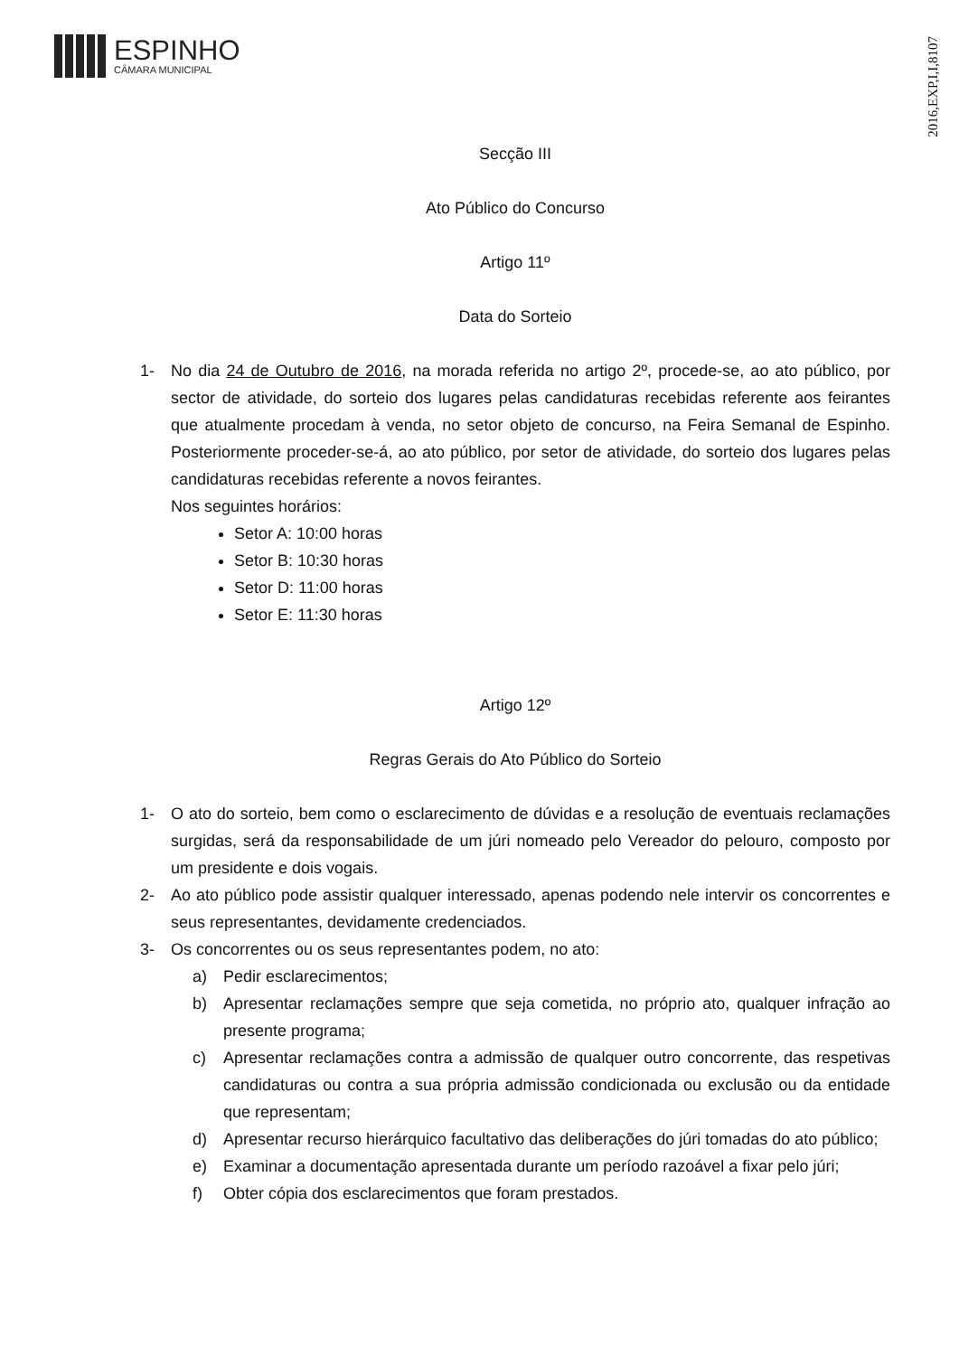ESPINHO
CÂMARA MUNICIPAL
2016,EXP,I,I,8107
Secção III
Ato Público do Concurso
Artigo 11º
Data do Sorteio
1- No dia 24 de Outubro de 2016, na morada referida no artigo 2º, procede-se, ao ato público, por sector de atividade, do sorteio dos lugares pelas candidaturas recebidas referente aos feirantes que atualmente procedam à venda, no setor objeto de concurso, na Feira Semanal de Espinho. Posteriormente proceder-se-á, ao ato público, por setor de atividade, do sorteio dos lugares pelas candidaturas recebidas referente a novos feirantes.
Nos seguintes horários:
Setor A: 10:00 horas
Setor B: 10:30 horas
Setor D: 11:00 horas
Setor E: 11:30 horas
Artigo 12º
Regras Gerais do Ato Público do Sorteio
1- O ato do sorteio, bem como o esclarecimento de dúvidas e a resolução de eventuais reclamações surgidas, será da responsabilidade de um júri nomeado pelo Vereador do pelouro, composto por um presidente e dois vogais.
2- Ao ato público pode assistir qualquer interessado, apenas podendo nele intervir os concorrentes e seus representantes, devidamente credenciados.
3- Os concorrentes ou os seus representantes podem, no ato:
a) Pedir esclarecimentos;
b) Apresentar reclamações sempre que seja cometida, no próprio ato, qualquer infração ao presente programa;
c) Apresentar reclamações contra a admissão de qualquer outro concorrente, das respetivas candidaturas ou contra a sua própria admissão condicionada ou exclusão ou da entidade que representam;
d) Apresentar recurso hierárquico facultativo das deliberações do júri tomadas do ato público;
e) Examinar a documentação apresentada durante um período razoável a fixar pelo júri;
f) Obter cópia dos esclarecimentos que foram prestados.